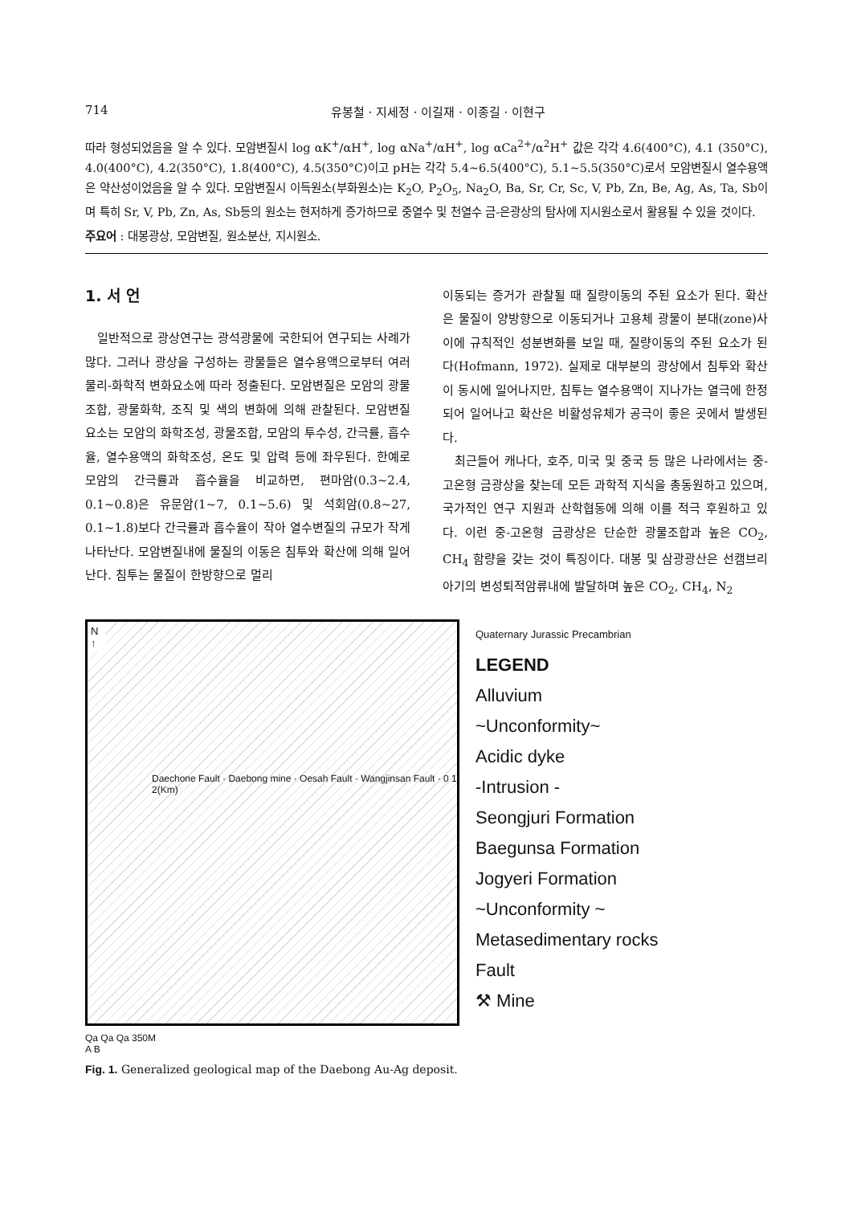714 유봉철 · 지세정 · 이길재 · 이종길 · 이현구
따라 형성되었음을 알 수 있다. 모암변질시 log αK<sup>+</sup>/αH<sup>+</sup>, log αNa<sup>+</sup>/αH<sup>+</sup>, log αCa<sup>2+</sup>/α<sup>2</sup>H<sup>+</sup> 값은 각각 4.6(400°C), 4.1 (350°C), 4.0(400°C), 4.2(350°C), 1.8(400°C), 4.5(350°C)이고 pH는 각각 5.4~6.5(400°C), 5.1~5.5(350°C)로서 모암변질시 열수용액은 약산성이었음을 알 수 있다. 모암변질시 이득원소(부화원소)는 K<sub>2</sub>O, P<sub>2</sub>O<sub>5</sub>, Na<sub>2</sub>O, Ba, Sr, Cr, Sc, V, Pb, Zn, Be, Ag, As, Ta, Sb이며 특히 Sr, V, Pb, Zn, As, Sb등의 원소는 현저하게 증가하므로 중열수 및 천열수 금-은광상의 탐사에 지시원소로서 활용될 수 있을 것이다.
주요어 : 대봉광상, 모암변질, 원소분산, 지시원소.
1. 서 언
일반적으로 광상연구는 광석광물에 국한되어 연구되는 사례가 많다. 그러나 광상을 구성하는 광물들은 열수용액으로부터 여러 물리-화학적 변화요소에 따라 정출된다. 모암변질은 모암의 광물조합, 광물화학, 조직 및 색의 변화에 의해 관찰된다. 모암변질 요소는 모암의 화학조성, 광물조합, 모암의 투수성, 간극률, 흡수율, 열수용액의 화학조성, 온도 및 압력 등에 좌우된다. 한예로 모암의 간극률과 흡수율을 비교하면, 편마암(0.3~2.4, 0.1~0.8)은 유문암(1~7, 0.1~5.6) 및 석회암(0.8~27, 0.1~1.8)보다 간극률과 흡수율이 작아 열수변질의 규모가 작게 나타난다. 모암변질내에 물질의 이동은 침투와 확산에 의해 일어난다. 침투는 물질이 한방향으로 멀리
이동되는 증거가 관찰될 때 질량이동의 주된 요소가 된다. 확산은 물질이 양방향으로 이동되거나 고용체 광물이 분대(zone)사이에 규칙적인 성분변화를 보일 때, 질량이동의 주된 요소가 된다(Hofmann, 1972). 실제로 대부분의 광상에서 침투와 확산이 동시에 일어나지만, 침투는 열수용액이 지나가는 열극에 한정되어 일어나고 확산은 비활성유체가 공극이 좋은 곳에서 발생된다.
최근들어 캐나다, 호주, 미국 및 중국 등 많은 나라에서는 중-고온형 금광상을 찾는데 모든 과학적 지식을 총동원하고 있으며, 국가적인 연구 지원과 산학협동에 의해 이를 적극 후원하고 있다. 이런 중-고온형 금광상은 단순한 광물조합과 높은 CO<sub>2</sub>, CH<sub>4</sub> 함량을 갖는 것이 특징이다. 대봉 및 삼광광산은 선캠브리아기의 변성퇴적암류내에 발달하며 높은 CO<sub>2</sub>, CH<sub>4</sub>, N<sub>2</sub>
N ↑
Daechone Fault · Daebong mine · Oesah Fault · Wangjinsan Fault · 0 1 2(Km)
Quaternary Jurassic Precambrian
LEGEND
Alluvium
~Unconformity~
Acidic dyke
-Intrusion -
Seongjuri Formation
Baegunsa Formation
Jogyeri Formation
~Unconformity ~
Metasedimentary rocks
Fault
⚒ Mine
Qa Qa Qa 350M
A B
Fig. 1. Generalized geological map of the Daebong Au-Ag deposit.